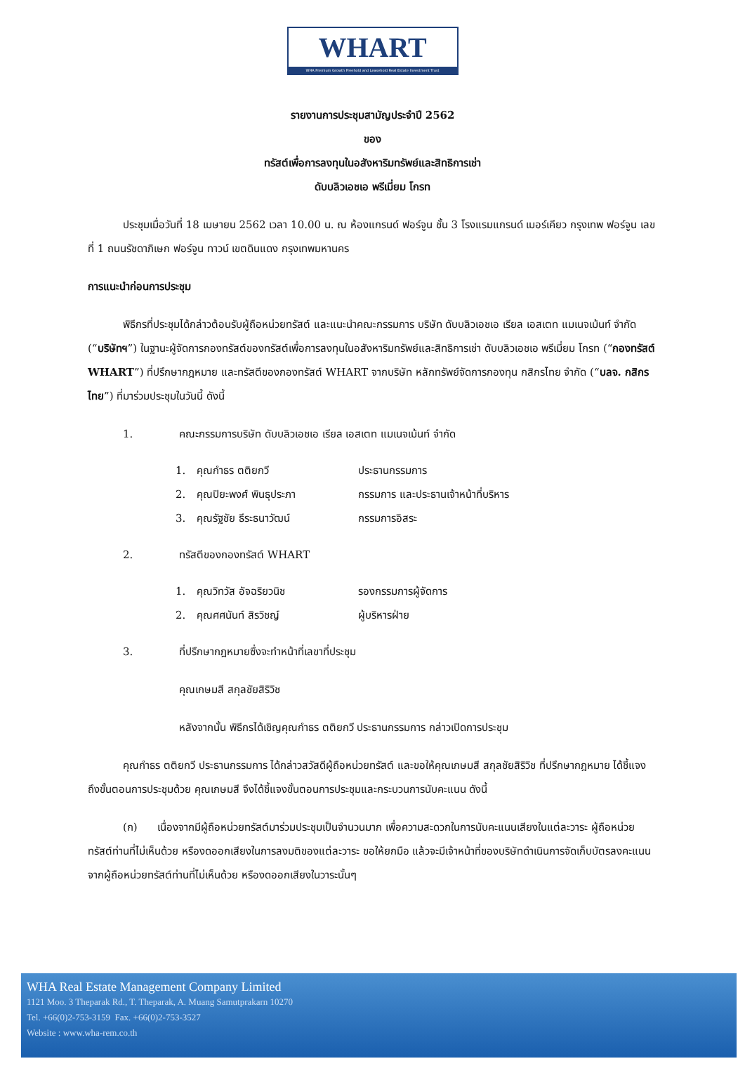WHART
WHA Premium Growth Freehold and Leasehold Real Estate Investment Trust
รายงานการประชุมสามัญประจำปี 2562
ของ
ทรัสต์เพื่อการลงทุนในอสังหาริมทรัพย์และสิทธิการเช่า
ดับบลิวเอชเอ พรีเมี่ยม โกรท
ประชุมเมื่อวันที่ 18 เมษายน 2562 เวลา 10.00 น. ณ ห้องแกรนด์ ฟอร์จูน ชั้น 3 โรงแรมแกรนด์ เมอร์เคียว กรุงเทพ ฟอร์จูน เลขที่ 1 ถนนรัชดาภิเษก ฟอร์จูน ทาวน์ เขตดินแดง กรุงเทพมหานคร
การแนะนำก่อนการประชุม
พิธีกรที่ประชุมได้กล่าวต้อนรับผู้ถือหน่วยทรัสต์ และแนะนำคณะกรรมการ บริษัท ดับบลิวเอชเอ เรียล เอสเตท แมเนจเม้นท์ จำกัด (“บริษัทฯ”) ในฐานะผู้จัดการกองทรัสต์ของทรัสต์เพื่อการลงทุนในอสังหาริมทรัพย์และสิทธิการเช่า ดับบลิวเอชเอ พรีเมี่ยม โกรท (“กองทรัสต์ WHART”) ที่ปรึกษากฎหมาย และทรัสตีของกองทรัสต์ WHART จากบริษัท หลักทรัพย์จัดการกองทุน กสิกรไทย จำกัด (“บลจ. กสิกรไทย”) ที่มาร่วมประชุมในวันนี้ ดังนี้
1. คณะกรรมการบริษัท ดับบลิวเอชเอ เรียล เอสเตท แมเนจเม้นท์ จำกัด
1. คุณกำธร ตติยกวี ประธานกรรมการ
2. คุณปิยะพงศ์ พินธุประภา กรรมการ และประธานเจ้าหน้าที่บริหาร
3. คุณรัฐชัย ธีระธนาวัฒน์ กรรมการอิสระ
2. ทรัสตีของกองทรัสต์ WHART
1. คุณวิทวัส อัจฉริยวนิช รองกรรมการผู้จัดการ
2. คุณศศนันท์ สิรวิชญ์ ผู้บริหารฝ่าย
3. ที่ปรึกษากฎหมายซึ่งจะทำหน้าที่เลขาที่ประชุม
คุณเกษมสี สกุลชัยสิริวิช
หลังจากนั้น พิธีกรได้เชิญคุณกำธร ตติยกวี ประธานกรรมการ กล่าวเปิดการประชุม
คุณกำธร ตติยกวี ประธานกรรมการ ได้กล่าวสวัสดีผู้ถือหน่วยทรัสต์ และขอให้คุณเกษมสี สกุลชัยสิริวิช ที่ปรึกษากฎหมาย ได้ชี้แจงถึงขั้นตอนการประชุมด้วย คุณเกษมสี จึงได้ชี้แจงขั้นตอนการประชุมและกระบวนการนับคะแนน ดังนี้
(ก) เนื่องจากมีผู้ถือหน่วยทรัสต์มาร่วมประชุมเป็นจำนวนมาก เพื่อความสะดวกในการนับคะแนนเสียงในแต่ละวาระ ผู้ถือหน่วยทรัสต์ท่านที่ไม่เห็นด้วย หรืองดออกเสียงในการลงมติของแต่ละวาระ ขอให้ยกมือ แล้วจะมีเจ้าหน้าที่ของบริษัทดำเนินการจัดเก็บบัตรลงคะแนนจากผู้ถือหน่วยทรัสต์ท่านที่ไม่เห็นด้วย หรืองดออกเสียงในวาระนั้นๆ
WHA Real Estate Management Company Limited
1121 Moo. 3 Theparak Rd., T. Theparak, A. Muang Samutprakarn 10270
Tel. +66(0)2-753-3159 Fax. +66(0)2-753-3527
Website : www.wha-rem.co.th